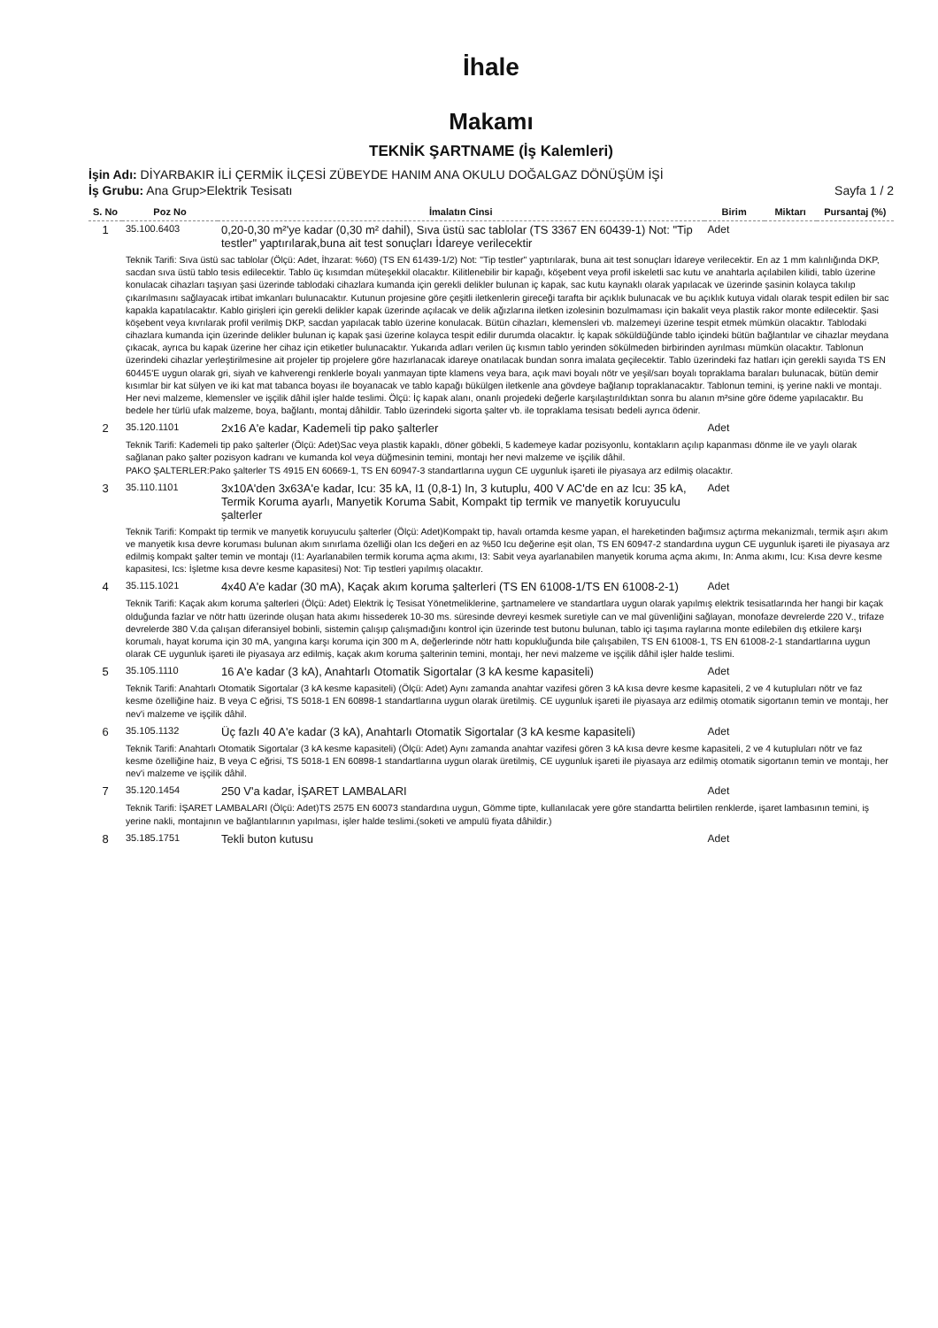İhale
Makamı
TEKNİK ŞARTNAME (İş Kalemleri)
İşin Adı: DİYARBAKIR İLİ ÇERMİK İLÇESİ ZÜBEYDE HANIM ANA OKULU DOĞALGAZ DÖNÜŞÜM İŞİ
İş Grubu: Ana Grup>Elektrik Tesisatı Sayfa 1 / 2
| S. No | Poz No | İmalatın Cinsi | Birim | Miktarı | Pursantaj (%) |
| --- | --- | --- | --- | --- | --- |
| 1 | 35.100.6403 | 0,20-0,30 m²'ye kadar (0,30 m² dahil), Sıva üstü sac tablolar (TS 3367 EN 60439-1) Not: "Tip testler" yaptırılarak,buna ait test sonuçları İdareye verilecektir | Adet | | |
| | Teknik Tarifi: Sıva üstü sac tablolar (Ölçü: Adet, İhzarat: %60) (TS EN 61439-1/2) Not: "Tip testler" yaptırılarak, buna ait test sonuçları İdareye verilecektir. En az 1 mm kalınlığında DKP, sacdan sıva üstü tablo tesis edilecektir. Tablo üç kısımdan müteşekkil olacaktır. Kilitlenebilir bir kapağı, köşebent veya profil iskeletli sac kutu ve anahtarla açılabilen kilidi, tablo üzerine konulacak cihazları taşıyan şasi üzerinde tablodaki cihazlara kumanda için gerekli delikler bulunan iç kapak, sac kutu kaynaklı olarak yapılacak ve üzerinde şasinin kolayca takılıp çıkarılmasını sağlayacak irtibat imkanları bulunacaktır. Kutunun projesine göre çeşitli iletkenlerin gireceği tarafta bir açıklık bulunacak ve bu açıklık kutuya vidalı olarak tespit edilen bir sac kapakla kapatılacaktır. Kablo girişleri için gerekli delikler kapak üzerinde açılacak ve delik ağızlarına iletken izolesinin bozulmaması için bakalit veya plastik rakor monte edilecektir. Şasi köşebent veya kıvrılarak profil verilmiş DKP, sacdan yapılacak tablo üzerine konulacak. Bütün cihazları, klemensleri vb. malzemeyi üzerine tespit etmek mümkün olacaktır. Tablodaki cihazlara kumanda için üzerinde delikler bulunan iç kapak şasi üzerine kolayca tespit edilir durumda olacaktır. İç kapak söküldüğünde tablo içindeki bütün bağlantılar ve cihazlar meydana çıkacak, ayrıca bu kapak üzerine her cihaz için etiketler bulunacaktır. Yukarıda adları verilen üç kısmın tablo yerinden sökülmeden birbirinden ayrılması mümkün olacaktır. Tablonun üzerindeki cihazlar yerleştirilmesine ait projeler tip projelere göre hazırlanacak idareye onatılacak bundan sonra imalata geçilecektir. Tablo üzerindeki faz hatları için gerekli sayıda TS EN 60445'E uygun olarak gri, siyah ve kahverengi renklerle boyalı yanmayan tipte klamens veya bara, açık mavi boyalı nötr ve yeşil/sarı boyalı topraklama baraları bulunacak, bütün demir kısımlar bir kat sülyen ve iki kat mat tabanca boyası ile boyanacak ve tablo kapağı bükülgen iletkenle ana gövdeye bağlanıp topraklanacaktır. Tablonun temini, iş yerine nakli ve montajı. Her nevi malzeme, klemensler ve işçilik dâhil işler halde teslimi. Ölçü: İç kapak alanı, onanlı projedeki değerle karşılaştırıldıktan sonra bu alanın m²sine göre ödeme yapılacaktır. Bu bedele her türlü ufak malzeme, boya, bağlantı, montaj dâhildir. Tablo üzerindeki sigorta şalter vb. ile topraklama tesisatı bedeli ayrıca ödenir. | | | | |
| 2 | 35.120.1101 | 2x16 A'e kadar, Kademeli tip pako şalterler | Adet | | |
| | Teknik Tarifi: Kademeli tip pako şalterler (Ölçü: Adet)Sac veya plastik kapaklı, döner göbekli, 5 kademeye kadar pozisyonlu, kontakların açılıp kapanması dönme ile ve yaylı olarak sağlanan pako şalter pozisyon kadranı ve kumanda kol veya düğmesinin temini, montajı her nevi malzeme ve işçilik dâhil. PAKO ŞALTERLER:Pako şalterler TS 4915 EN 60669-1, TS EN 60947-3 standartlarına uygun CE uygunluk işareti ile piyasaya arz edilmiş olacaktır. | | | | |
| 3 | 35.110.1101 | 3x10A'den 3x63A'e kadar, Icu: 35 kA, I1 (0,8-1) In, 3 kutuplu, 400 V AC'de en az Icu: 35 kA, Termik Koruma ayarlı, Manyetik Koruma Sabit, Kompakt tip termik ve manyetik koruyuculu şalterler | Adet | | |
| | Teknik Tarifi: Kompakt tip termik ve manyetik koruyuculu şalterler (Ölçü: Adet)Kompakt tip, havalı ortamda kesme yapan, el hareketinden bağımsız açtırma mekanizmalı, termik aşırı akım ve manyetik kısa devre koruması bulunan akım sınırlama özelliği olan Ics değeri en az %50 Icu değerine eşit olan, TS EN 60947-2 standardına uygun CE uygunluk işareti ile piyasaya arz edilmiş kompakt şalter temin ve montajı (I1: Ayarlanabilen termik koruma açma akımı, I3: Sabit veya ayarlanabilen manyetik koruma açma akımı, In: Anma akımı, Icu: Kısa devre kesme kapasitesi, Ics: İşletme kısa devre kesme kapasitesi) Not: Tip testleri yapılmış olacaktır. | | | | |
| 4 | 35.115.1021 | 4x40 A'e kadar (30 mA), Kaçak akım koruma şalterleri (TS EN 61008-1/TS EN 61008-2-1) | Adet | | |
| | Teknik Tarifi: Kaçak akım koruma şalterleri (Ölçü: Adet) Elektrik İç Tesisat Yönetmeliklerine, şartnamelere ve standartlara uygun olarak yapılmış elektrik tesisatlarında her hangi bir kaçak olduğunda fazlar ve nötr hattı üzerinde oluşan hata akımı hissederek 10-30 ms. süresinde devreyi kesmek suretiyle can ve mal güvenliğini sağlayan, monofaze devrelerde 220 V., trifaze devrelerde 380 V.da çalışan diferansiyel bobinli, sistemin çalışıp çalışmadığını kontrol için üzerinde test butonu bulunan, tablo içi taşıma raylarına monte edilebilen dış etkilere karşı korumalı, hayat koruma için 30 mA, yangına karşı koruma için 300 m A, değerlerinde nötr hattı kopukluğunda bile çalışabilen, TS EN 61008-1, TS EN 61008-2-1 standartlarına uygun olarak CE uygunluk işareti ile piyasaya arz edilmiş, kaçak akım koruma şalterinin temini, montajı, her nevi malzeme ve işçilik dâhil işler halde teslimi. | | | | |
| 5 | 35.105.1110 | 16 A'e kadar (3 kA), Anahtarlı Otomatik Sigortalar (3 kA kesme kapasiteli) | Adet | | |
| | Teknik Tarifi: Anahtarlı Otomatik Sigortalar (3 kA kesme kapasiteli) (Ölçü: Adet) Aynı zamanda anahtar vazifesi gören 3 kA kısa devre kesme kapasiteli, 2 ve 4 kutupluları nötr ve faz kesme özelliğine haiz. B veya C eğrisi, TS 5018-1 EN 60898-1 standartlarına uygun olarak üretilmiş. CE uygunluk işareti ile piyasaya arz edilmiş otomatik sigortanın temin ve montajı, her nev'i malzeme ve işçilik dâhil. | | | | |
| 6 | 35.105.1132 | Üç fazlı 40 A'e kadar (3 kA), Anahtarlı Otomatik Sigortalar (3 kA kesme kapasiteli) | Adet | | |
| | Teknik Tarifi: Anahtarlı Otomatik Sigortalar (3 kA kesme kapasiteli) (Ölçü: Adet) Aynı zamanda anahtar vazifesi gören 3 kA kısa devre kesme kapasiteli, 2 ve 4 kutupluları nötr ve faz kesme özelliğine haiz, B veya C eğrisi, TS 5018-1 EN 60898-1 standartlarına uygun olarak üretilmiş, CE uygunluk işareti ile piyasaya arz edilmiş otomatik sigortanın temin ve montajı, her nev'i malzeme ve işçilik dâhil. | | | | |
| 7 | 35.120.1454 | 250 V'a kadar, İŞARET LAMBALARI | Adet | | |
| | Teknik Tarifi: İŞARET LAMBALARI (Ölçü: Adet)TS 2575 EN 60073 standardına uygun, Gömme tipte, kullanılacak yere göre standartta belirtilen renklerde, işaret lambasının temini, iş yerine nakli, montajının ve bağlantılarının yapılması, işler halde teslimi.(soketi ve ampulü fiyata dâhildir.) | | | | |
| 8 | 35.185.1751 | Tekli buton kutusu | Adet | | |